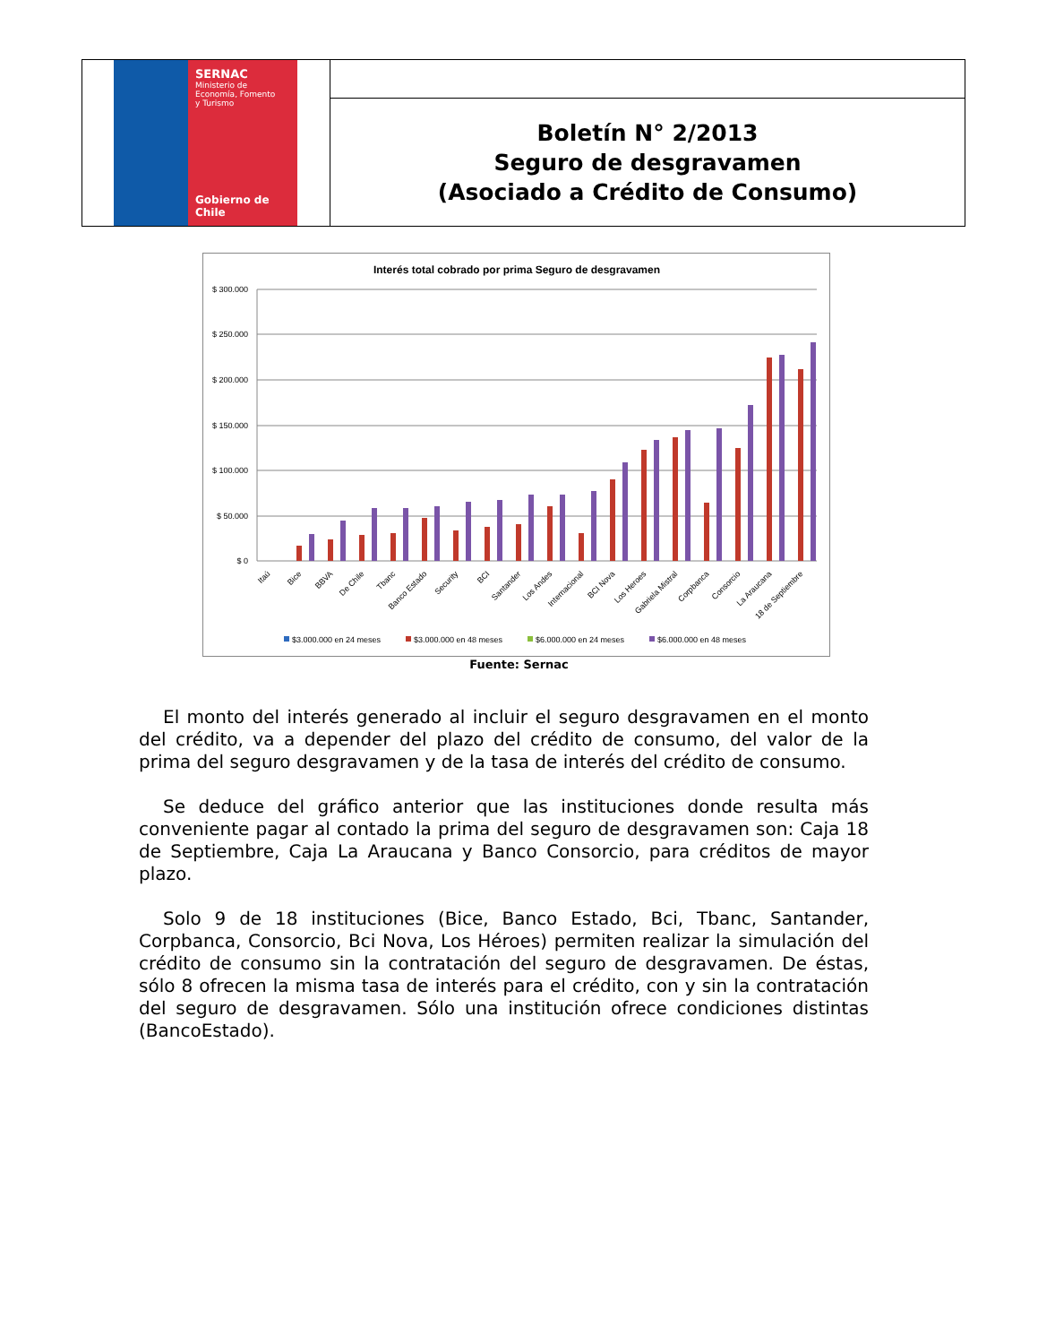| SERNAC Ministerio de Economía, Fomento y Turismo Gobierno de Chile | |
| | Boletín N° 2/2013 Seguro de desgravamen (Asociado a Crédito de Consumo) |
Interés total cobrado por prima Seguro de desgravamen
$ 300.000
$ 250.000
$ 200.000
$ 150.000
$ 100.000
$ 50.000
$ 0
Itaú
Bice
BBVA
De Chile
Tbanc
Banco Estado
Security
BCI
Santander
Los Andes
Internacional
BCI Nova
Los Heroes
Gabriela Mistral
Corpbanca
Consorcio
La Araucana
18 de Septiembre
$3.000.000 en 24 meses
$3.000.000 en 48 meses
$6.000.000 en 24 meses
$6.000.000 en 48 meses
Fuente: Sernac
El monto del interés generado al incluir el seguro desgravamen en el monto del crédito, va a depender del plazo del crédito de consumo, del valor de la prima del seguro desgravamen y de la tasa de interés del crédito de consumo.
Se deduce del gráfico anterior que las instituciones donde resulta más conveniente pagar al contado la prima del seguro de desgravamen son: Caja 18 de Septiembre, Caja La Araucana y Banco Consorcio, para créditos de mayor plazo.
Solo 9 de 18 instituciones (Bice, Banco Estado, Bci, Tbanc, Santander, Corpbanca, Consorcio, Bci Nova, Los Héroes) permiten realizar la simulación del crédito de consumo sin la contratación del seguro de desgravamen. De éstas, sólo 8 ofrecen la misma tasa de interés para el crédito, con y sin la contratación del seguro de desgravamen. Sólo una institución ofrece condiciones distintas (BancoEstado).